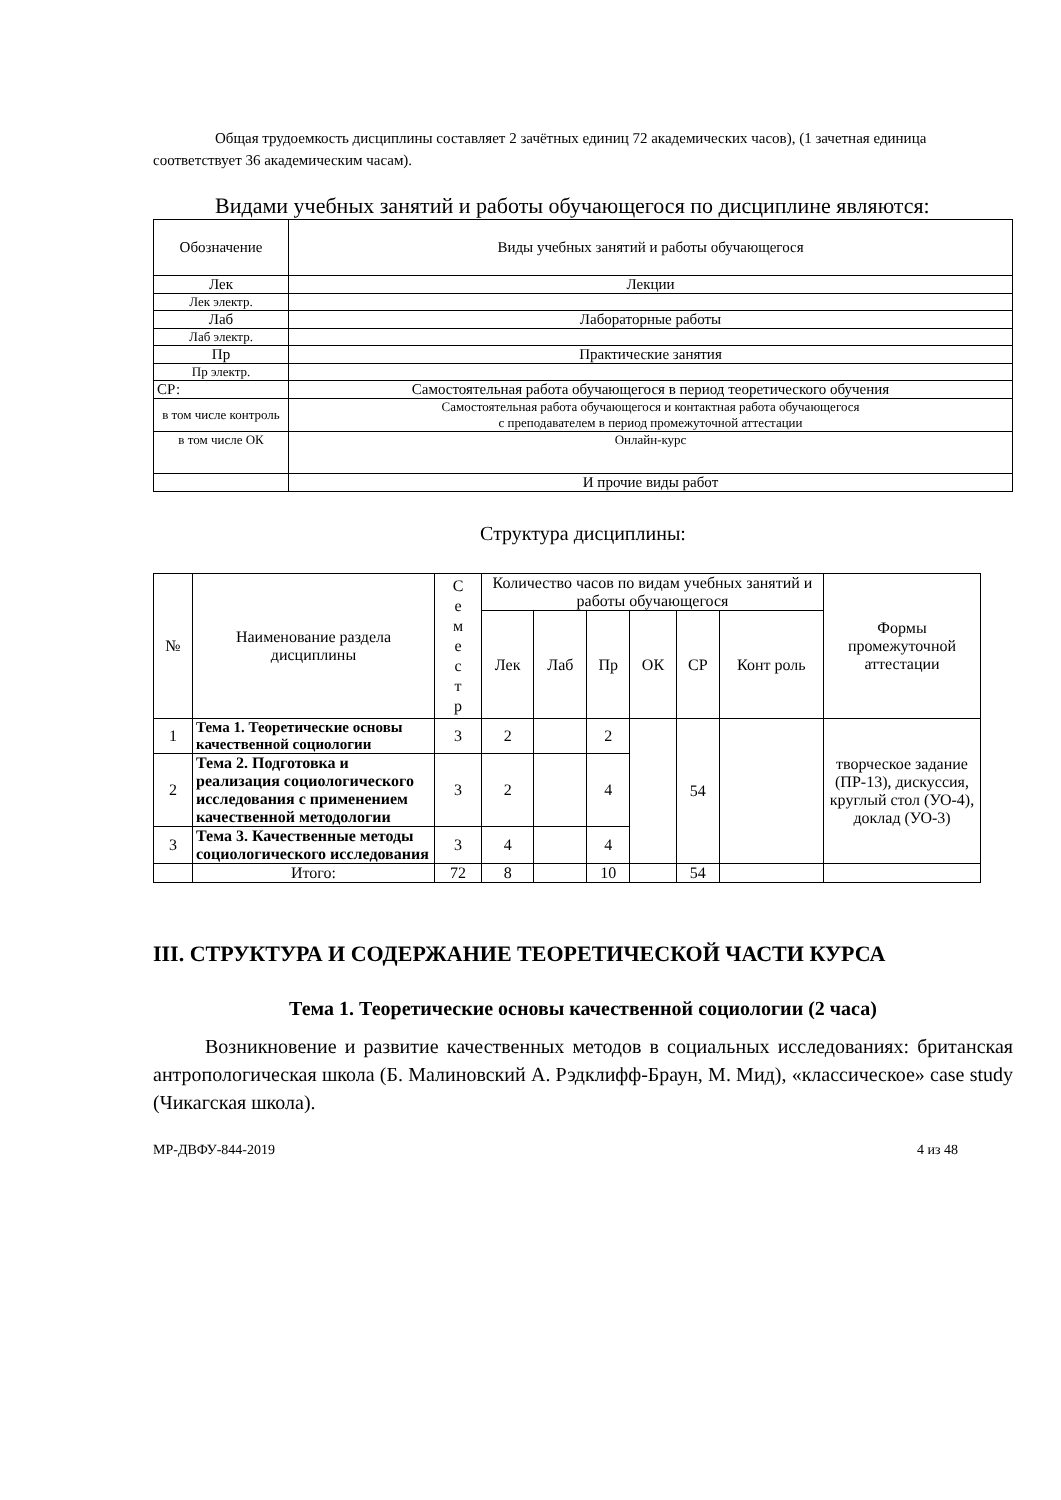Общая трудоемкость дисциплины составляет 2 зачётных единиц 72 академических часов), (1 зачетная единица соответствует 36 академическим часам).
Видами учебных занятий и работы обучающегося по дисциплине являются:
| Обозначение | Виды учебных занятий и работы обучающегося |
| Лек | Лекции |
| Лек электр. | |
| Лаб | Лабораторные работы |
| Лаб электр. | |
| Пр | Практические занятия |
| Пр электр. | |
| СР: | Самостоятельная работа обучающегося в период теоретического обучения |
| в том числе контроль | Самостоятельная работа обучающегося и контактная работа обучающегося с преподавателем в период промежуточной аттестации |
| в том числе ОК | Онлайн-курс |
| | И прочие виды работ |
Структура дисциплины:
| № | Наименование раздела дисциплины | С е м е с т р | Количество часов по видам учебных занятий и работы обучающегося | | | | | | Формы промежуточной аттестации |
| --- | --- | --- | --- | --- | --- | --- | --- | --- | --- |
| | | | Лек | Лаб | Пр | ОК | СР | Конт роль | |
| 1 | Тема 1. Теоретические основы качественной социологии | 3 | 2 | | 2 | | 54 | | творческое задание (ПР-13), дискуссия, круглый стол (УО-4), доклад (УО-3) |
| 2 | Тема 2. Подготовка и реализация социологического исследования с применением качественной методологии | 3 | 2 | | 4 | | | | |
| 3 | Тема 3. Качественные методы социологического исследования | 3 | 4 | | 4 | | | | |
| | Итого: | 72 | 8 | | 10 | | 54 | | |
III. СТРУКТУРА И СОДЕРЖАНИЕ ТЕОРЕТИЧЕСКОЙ ЧАСТИ КУРСА
Тема 1. Теоретические основы качественной социологии (2 часа)
Возникновение и развитие качественных методов в социальных исследованиях: британская антропологическая школа (Б. Малиновский А. Рэдклифф-Браун, М. Мид), «классическое» case study (Чикагская школа).
МР-ДВФУ-844-2019 4 из 48